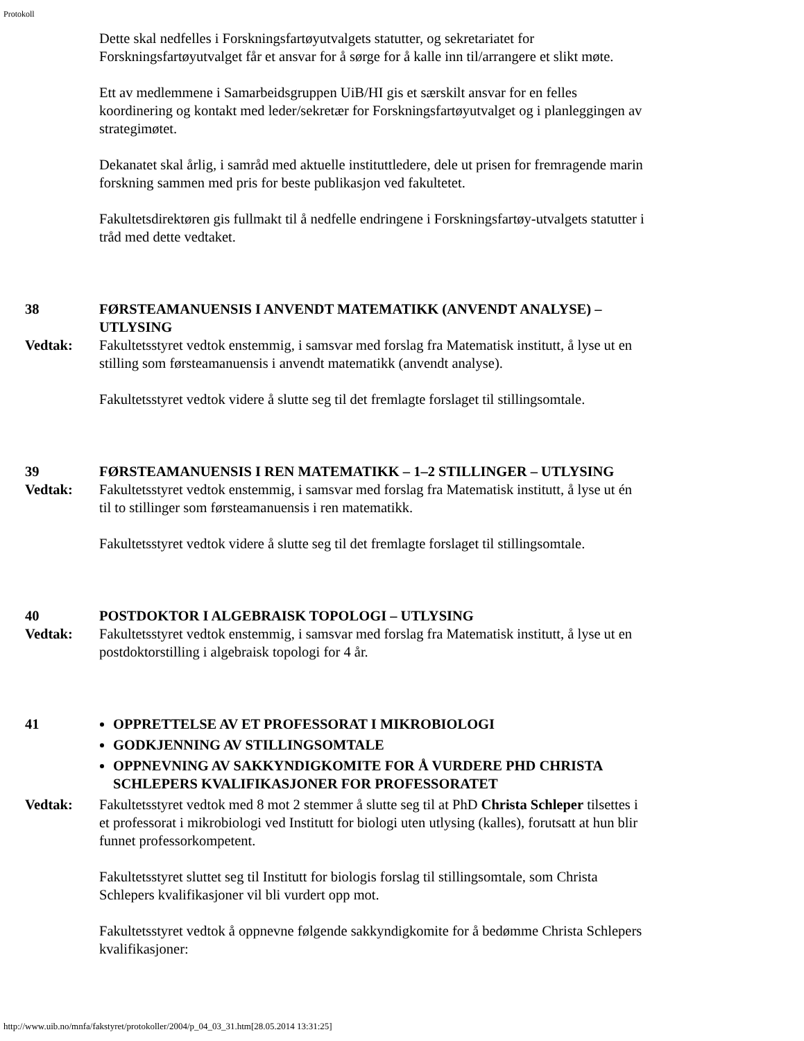Protokoll
Dette skal nedfelles i Forskningsfartøyutvalgets statutter, og sekretariatet for Forskningsfartøyutvalget får et ansvar for å sørge for å kalle inn til/arrangere et slikt møte.
Ett av medlemmene i Samarbeidsgruppen UiB/HI gis et særskilt ansvar for en felles koordinering og kontakt med leder/sekretær for Forskningsfartøyutvalget og i planleggingen av strategimøtet.
Dekanatet skal årlig, i samråd med aktuelle instituttledere, dele ut prisen for fremragende marin forskning sammen med pris for beste publikasjon ved fakultetet.
Fakultetsdirektøren gis fullmakt til å nedfelle endringene i Forskningsfartøy-utvalgets statutter i tråd med dette vedtaket.
38 FØRSTEAMANUENSIS I ANVENDT MATEMATIKK (ANVENDT ANALYSE) – UTLYSING
Vedtak: Fakultetsstyret vedtok enstemmig, i samsvar med forslag fra Matematisk institutt, å lyse ut en stilling som førsteamanuensis i anvendt matematikk (anvendt analyse).
Fakultetsstyret vedtok videre å slutte seg til det fremlagte forslaget til stillingsomtale.
39 FØRSTEAMANUENSIS I REN MATEMATIKK – 1–2 STILLINGER – UTLYSING
Vedtak: Fakultetsstyret vedtok enstemmig, i samsvar med forslag fra Matematisk institutt, å lyse ut én til to stillinger som førsteamanuensis i ren matematikk.
Fakultetsstyret vedtok videre å slutte seg til det fremlagte forslaget til stillingsomtale.
40 POSTDOKTOR I ALGEBRAISK TOPOLOGI – UTLYSING
Vedtak: Fakultetsstyret vedtok enstemmig, i samsvar med forslag fra Matematisk institutt, å lyse ut en postdoktorstilling i algebraisk topologi for 4 år.
41 OPPRETTELSE AV ET PROFESSORAT I MIKROBIOLOGI
GODKJENNING AV STILLINGSOMTALE
OPPNEVNING AV SAKKYNDIGKOMITE FOR Å VURDERE PHD CHRISTA SCHLEPERS KVALIFIKASJONER FOR PROFESSORATET
Vedtak: Fakultetsstyret vedtok med 8 mot 2 stemmer å slutte seg til at PhD Christa Schleper tilsettes i et professorat i mikrobiologi ved Institutt for biologi uten utlysing (kalles), forutsatt at hun blir funnet professorkompetent.
Fakultetsstyret sluttet seg til Institutt for biologis forslag til stillingsomtale, som Christa Schlepers kvalifikasjoner vil bli vurdert opp mot.
Fakultetsstyret vedtok å oppnevne følgende sakkyndigkomite for å bedømme Christa Schlepers kvalifikasjoner:
http://www.uib.no/mnfa/fakstyret/protokoller/2004/p_04_03_31.htm[28.05.2014 13:31:25]